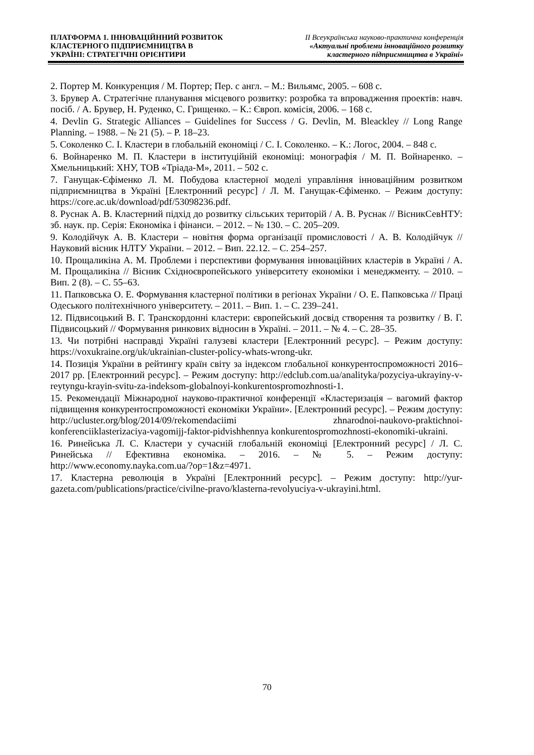ПЛАТФОРМА 1. ІННОВАЦІЙННИЙ РОЗВИТОК
КЛАСТЕРНОГО ПІДПРИЄМНИЦТВА В
УКРАЇНІ: СТРАТЕГІЧНІ ОРІЄНТИРИ
ІІ Всеукраїнська науково-практична конференція
«Актуальні проблеми інноваційного розвитку
кластерного підприємництва в Україні»
2. Портер М. Конкуренция / М. Портер; Пер. с англ. – М.: Вильямс, 2005. – 608 с.
3. Брувер А. Стратегічне планування місцевого розвитку: розробка та впровадження проектів: навч. посіб. / А. Брувер, Н. Руденко, С. Грищенко. – К.: Європ. комісія, 2006. – 168 с.
4. Devlin G. Strategic Alliances – Guidelines for Success / G. Devlin, M. Bleackley // Long Range Planning. – 1988. – № 21 (5). – P. 18–23.
5. Соколенко С. І. Кластери в глобальній економіці / С. І. Соколенко. – К.: Логос, 2004. – 848 с.
6. Войнаренко М. П. Кластери в інституційній економіці: монографія / М. П. Войнаренко. – Хмельницький: ХНУ, ТОВ «Тріада-М», 2011. – 502 с.
7. Ганущак-Єфіменко Л. М. Побудова кластерної моделі управління інноваційним розвитком підприємництва в Україні [Електронний ресурс] / Л. М. Ганущак-Єфіменко. – Режим доступу: https://core.ac.uk/download/pdf/53098236.pdf.
8. Руснак А. В. Кластерний підхід до розвитку сільських територій / А. В. Руснак // ВісникСевНТУ: зб. наук. пр. Серія: Економіка і фінанси. – 2012. – № 130. – С. 205–209.
9. Колодійчук А. В. Кластери – новітня форма організації промисловості / А. В. Колодійчук // Науковий вісник НЛТУ України. – 2012. – Вип. 22.12. – С. 254–257.
10. Прощаликіна А. М. Проблеми і перспективи формування інноваційних кластерів в Україні / А. М. Прощаликіна // Вісник Східноєвропейського університету економіки і менеджменту. – 2010. – Вип. 2 (8). – С. 55–63.
11. Папковська О. Е. Формування кластерної політики в регіонах України / О. Е. Папковська // Праці Одеського політехнічного університету. – 2011. – Вип. 1. – С. 239–241.
12. Підвисоцький В. Г. Транскордонні кластери: європейський досвід створення та розвитку / В. Г. Підвисоцький // Формування ринкових відносин в Україні. – 2011. – № 4. – С. 28–35.
13. Чи потрібні насправді Україні галузеві кластери [Електронний ресурс]. – Режим доступу: https://voxukraine.org/uk/ukrainian-cluster-policy-whats-wrong-ukr.
14. Позиція України в рейтингу країн світу за індексом глобальної конкурентоспроможності 2016–2017 рр. [Електронний ресурс]. – Режим доступу: http://edclub.com.ua/analityka/pozyciya-ukrayiny-v-reytyngu-krayin-svitu-za-indeksom-globalnoyi-konkurentospromozhnosti-1.
15. Рекомендації Міжнародної науково-практичної конференції «Кластеризація – вагомий фактор підвищення конкурентоспроможності економіки України». [Електронний ресурс]. – Режим доступу: http://ucluster.org/blog/2014/09/rekomendaciimi zhnarodnoi-naukovo-praktichnoi-konferenciiklasterizaciya-vagomijj-faktor-pidvishhennya konkurentospromozhnosti-ekonomiki-ukraini.
16. Ринейська Л. С. Кластери у сучасній глобальній економіці [Електронний ресурс] / Л. С. Ринейська // Ефективна економіка. – 2016. – № 5. – Режим доступу: http://www.economy.nayka.com.ua/?op=1&z=4971.
17. Кластерна революція в Україні [Електронний ресурс]. – Режим доступу: http://yur-gazeta.com/publications/practice/civilne-pravo/klasterna-revolyuciya-v-ukrayini.html.
70